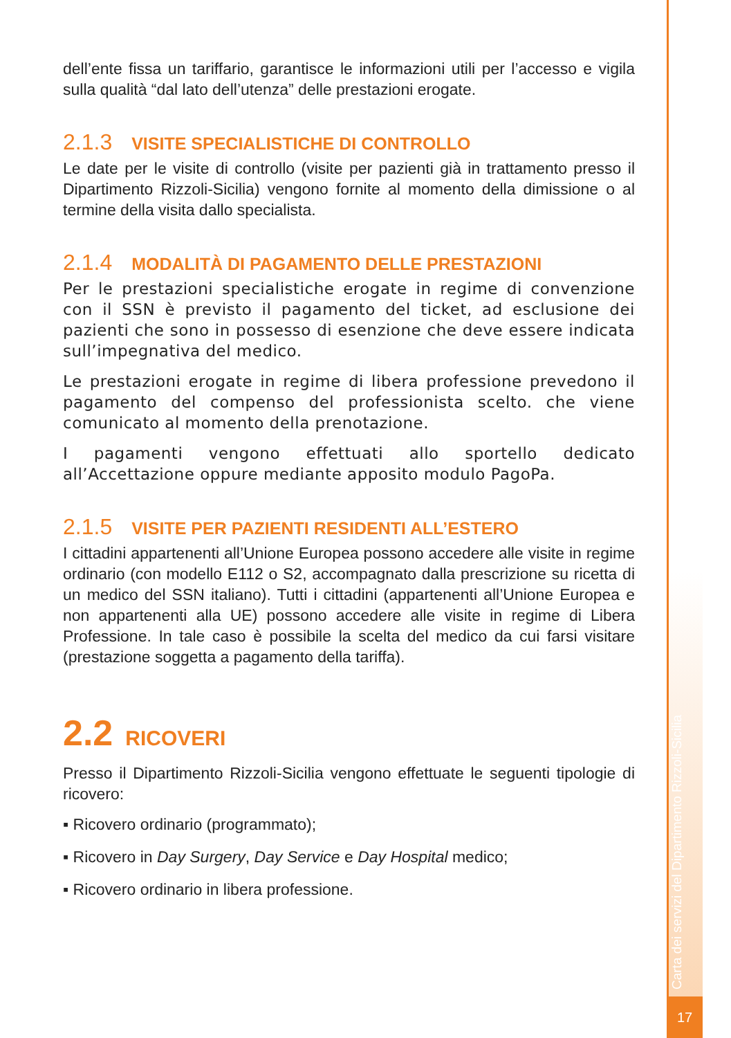Carta dei servizi del Dipartimento Rizzoli-Sicilia
dell’ente fissa un tariffario, garantisce le informazioni utili per l’accesso e vigila sulla qualità “dal lato dell’utenza” delle prestazioni erogate.
2.1.3 VISITE SPECIALISTICHE DI CONTROLLO
Le date per le visite di controllo (visite per pazienti già in trattamento presso il Dipartimento Rizzoli-Sicilia) vengono fornite al momento della dimissione o al termine della visita dallo specialista.
2.1.4 MODALITÀ DI PAGAMENTO DELLE PRESTAZIONI
Per le prestazioni specialistiche erogate in regime di convenzione con il SSN è previsto il pagamento del ticket, ad esclusione dei pazienti che sono in possesso di esenzione che deve essere indicata sull’impegnativa del medico.
Le prestazioni erogate in regime di libera professione prevedono il pagamento del compenso del professionista scelto. che viene comunicato al momento della prenotazione.
I pagamenti vengono effettuati allo sportello dedicato all’Accettazione oppure mediante apposito modulo PagoPa.
2.1.5 VISITE PER PAZIENTI RESIDENTI ALL’ESTERO
I cittadini appartenenti all’Unione Europea possono accedere alle visite in regime ordinario (con modello E112 o S2, accompagnato dalla prescrizione su ricetta di un medico del SSN italiano). Tutti i cittadini (appartenenti all’Unione Europea e non appartenenti alla UE) possono accedere alle visite in regime di Libera Professione. In tale caso è possibile la scelta del medico da cui farsi visitare (prestazione soggetta a pagamento della tariffa).
2.2 RICOVERI
Presso il Dipartimento Rizzoli-Sicilia vengono effettuate le seguenti tipologie di ricovero:
▪ Ricovero ordinario (programmato);
▪ Ricovero in Day Surgery, Day Service e Day Hospital medico;
▪ Ricovero ordinario in libera professione.
17